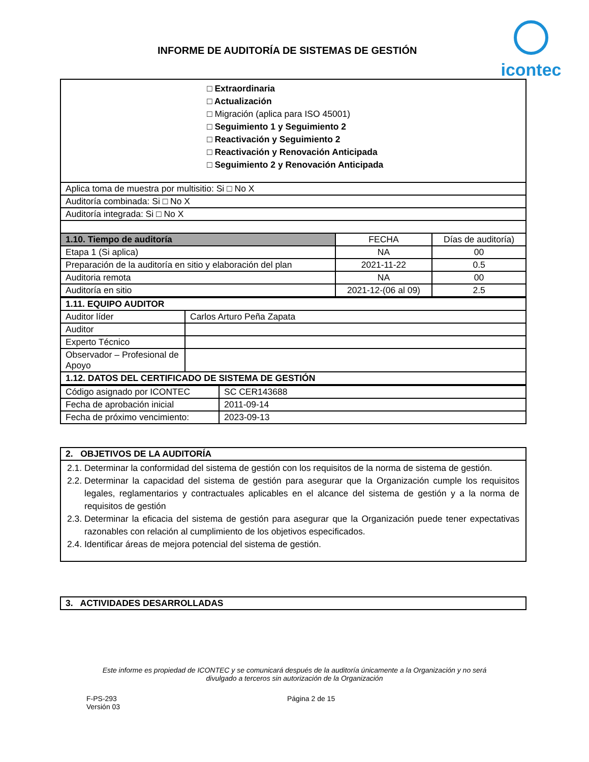INFORME DE AUDITORÍA DE SISTEMAS DE GESTIÓN
icontec
| □ Extraordinaria □ Actualización □ Migración (aplica para ISO 45001) □ Seguimiento 1 y Seguimiento 2 □ Reactivación y Seguimiento 2 □ Reactivación y Renovación Anticipada □ Seguimiento 2 y Renovación Anticipada | | |
| Aplica toma de muestra por multisitio: Si □ No X | | |
| Auditoría combinada: Si □ No X | | |
| Auditoría integrada: Si □ No X | | |
| 1.10. Tiempo de auditoría | FECHA | Días de auditoría) |
| Etapa 1 (Si aplica) | NA | 00 |
| Preparación de la auditoría en sitio y elaboración del plan | 2021-11-22 | 0.5 |
| Auditoria remota | NA | 00 |
| Auditoría en sitio | 2021-12-(06 al 09) | 2.5 |
| 1.11. EQUIPO AUDITOR | |
| Auditor líder | Carlos Arturo Peña Zapata |
| Auditor | |
| Experto Técnico | |
| Observador – Profesional de Apoyo | |
| 1.12. DATOS DEL CERTIFICADO DE SISTEMA DE GESTIÓN | |
| Código asignado por ICONTEC | SC CER143688 |
| Fecha de aprobación inicial | 2011-09-14 |
| Fecha de próximo vencimiento: | 2023-09-13 |
| 2. OBJETIVOS DE LA AUDITORÍA |
| --- |
| 2.1. Determinar la conformidad del sistema de gestión con los requisitos de la norma de sistema de gestión. 2.2. Determinar la capacidad del sistema de gestión para asegurar que la Organización cumple los requisitos legales, reglamentarios y contractuales aplicables en el alcance del sistema de gestión y a la norma de requisitos de gestión 2.3. Determinar la eficacia del sistema de gestión para asegurar que la Organización puede tener expectativas razonables con relación al cumplimiento de los objetivos especificados. 2.4. Identificar áreas de mejora potencial del sistema de gestión. |
| 3. ACTIVIDADES DESARROLLADAS |
| --- |
Este informe es propiedad de ICONTEC y se comunicará después de la auditoría únicamente a la Organización y no será divulgado a terceros sin autorización de la Organización
F-PS-293
Versión 03
Página 2 de 15